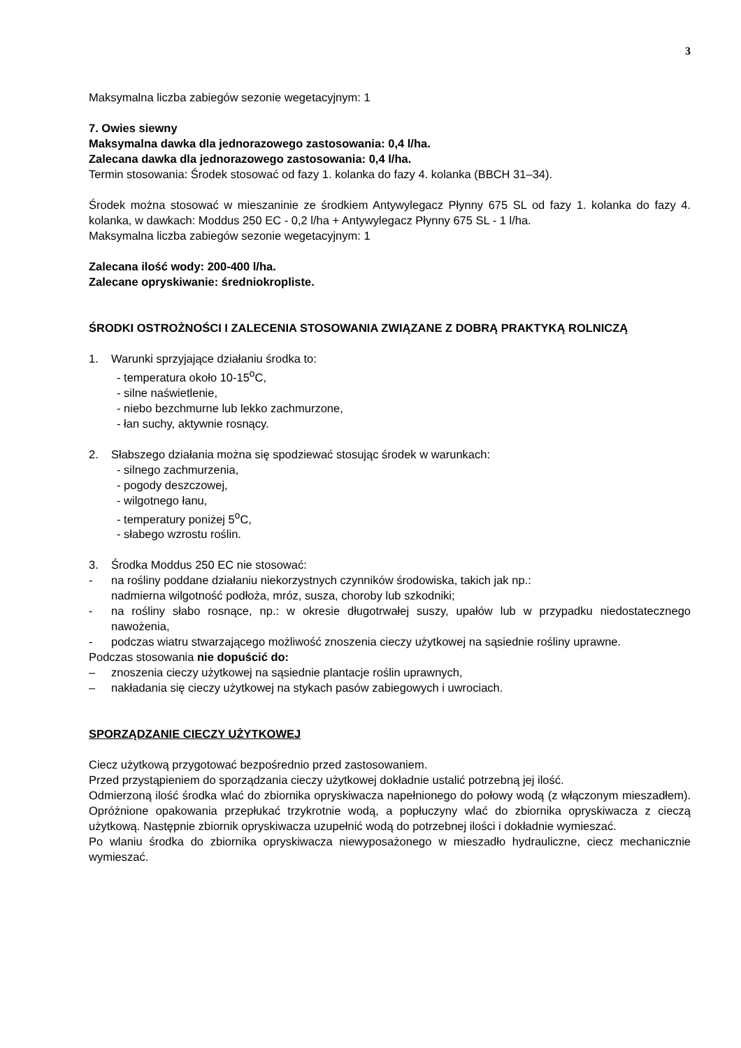3
Maksymalna liczba zabiegów sezonie wegetacyjnym: 1
7. Owies siewny
Maksymalna dawka dla jednorazowego zastosowania: 0,4 l/ha.
Zalecana dawka dla jednorazowego zastosowania: 0,4 l/ha.
Termin stosowania: Środek stosować od fazy 1. kolanka do fazy 4. kolanka (BBCH 31–34).
Środek można stosować w mieszaninie ze środkiem Antywylegacz Płynny 675 SL od fazy 1. kolanka do fazy 4. kolanka, w dawkach: Moddus 250 EC - 0,2 l/ha + Antywylegacz Płynny 675 SL - 1 l/ha.
Maksymalna liczba zabiegów sezonie wegetacyjnym: 1
Zalecana ilość wody: 200-400 l/ha.
Zalecane opryskiwanie: średniokropliste.
ŚRODKI OSTROŻNOŚCI I ZALECENIA STOSOWANIA ZWIĄZANE Z DOBRĄ PRAKTYKĄ ROLNICZĄ
1. Warunki sprzyjające działaniu środka to:
- temperatura około 10-15<sup>o</sup>C,
- silne naświetlenie,
- niebo bezchmurne lub lekko zachmurzone,
- łan suchy, aktywnie rosnący.
2. Słabszego działania można się spodziewać stosując środek w warunkach:
- silnego zachmurzenia,
- pogody deszczowej,
- wilgotnego łanu,
- temperatury poniżej 5<sup>o</sup>C,
- słabego wzrostu roślin.
3. Środka Moddus 250 EC nie stosować:
- na rośliny poddane działaniu niekorzystnych czynników środowiska, takich jak np.:
nadmierna wilgotność podłoża, mróz, susza, choroby lub szkodniki;
- na rośliny słabo rosnące, np.: w okresie długotrwałej suszy, upałów lub w przypadku niedostatecznego nawożenia,
- podczas wiatru stwarzającego możliwość znoszenia cieczy użytkowej na sąsiednie rośliny uprawne.
Podczas stosowania nie dopuścić do:
– znoszenia cieczy użytkowej na sąsiednie plantacje roślin uprawnych,
– nakładania się cieczy użytkowej na stykach pasów zabiegowych i uwrociach.
SPORZĄDZANIE CIECZY UŻYTKOWEJ
Ciecz użytkową przygotować bezpośrednio przed zastosowaniem.
Przed przystąpieniem do sporządzania cieczy użytkowej dokładnie ustalić potrzebną jej ilość.
Odmierzoną ilość środka wlać do zbiornika opryskiwacza napełnionego do połowy wodą (z włączonym mieszadłem). Opróżnione opakowania przepłukać trzykrotnie wodą, a popłuczyny wlać do zbiornika opryskiwacza z cieczą użytkową. Następnie zbiornik opryskiwacza uzupełnić wodą do potrzebnej ilości i dokładnie wymieszać.
Po wlaniu środka do zbiornika opryskiwacza niewyposażonego w mieszadło hydrauliczne, ciecz mechanicznie wymieszać.